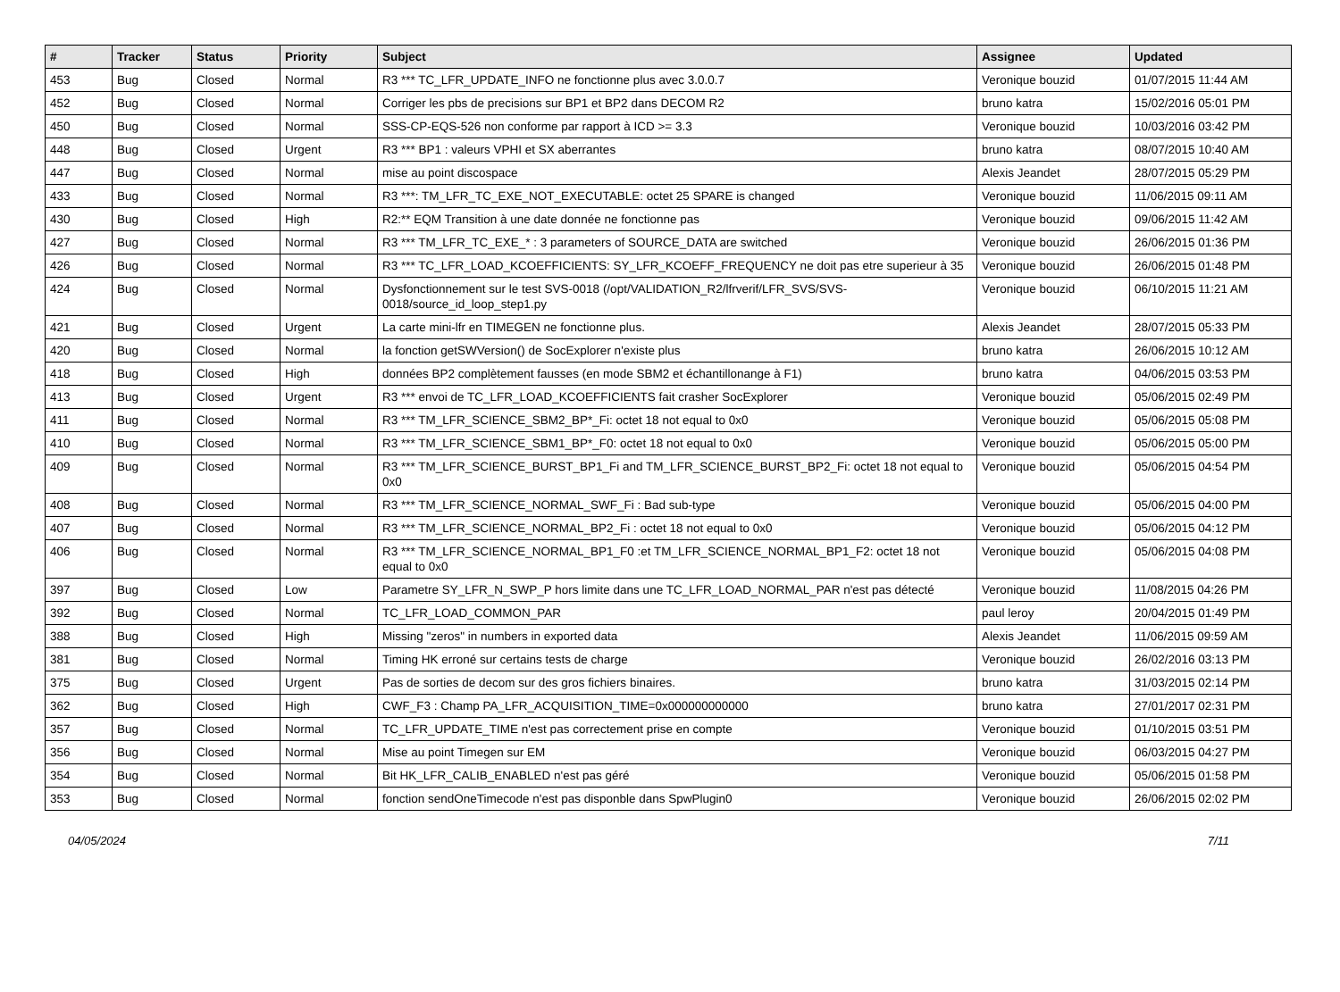| # | Tracker | Status | Priority | Subject | Assignee | Updated |
| --- | --- | --- | --- | --- | --- | --- |
| 453 | Bug | Closed | Normal | R3 *** TC_LFR_UPDATE_INFO ne fonctionne plus avec 3.0.0.7 | Veronique bouzid | 01/07/2015 11:44 AM |
| 452 | Bug | Closed | Normal | Corriger les pbs de precisions sur BP1 et BP2 dans DECOM R2 | bruno katra | 15/02/2016 05:01 PM |
| 450 | Bug | Closed | Normal | SSS-CP-EQS-526 non conforme par rapport à ICD >= 3.3 | Veronique bouzid | 10/03/2016 03:42 PM |
| 448 | Bug | Closed | Urgent | R3 *** BP1 : valeurs VPHI et SX aberrantes | bruno katra | 08/07/2015 10:40 AM |
| 447 | Bug | Closed | Normal | mise au point discospace | Alexis Jeandet | 28/07/2015 05:29 PM |
| 433 | Bug | Closed | Normal | R3 ***: TM_LFR_TC_EXE_NOT_EXECUTABLE: octet 25 SPARE is changed | Veronique bouzid | 11/06/2015 09:11 AM |
| 430 | Bug | Closed | High | R2:** EQM Transition à une date donnée ne fonctionne pas | Veronique bouzid | 09/06/2015 11:42 AM |
| 427 | Bug | Closed | Normal | R3 *** TM_LFR_TC_EXE_* : 3 parameters of SOURCE_DATA are switched | Veronique bouzid | 26/06/2015 01:36 PM |
| 426 | Bug | Closed | Normal | R3 *** TC_LFR_LOAD_KCOEFFICIENTS: SY_LFR_KCOEFF_FREQUENCY ne doit pas etre superieur à 35 | Veronique bouzid | 26/06/2015 01:48 PM |
| 424 | Bug | Closed | Normal | Dysfonctionnement sur le test SVS-0018 (/opt/VALIDATION_R2/lfrverif/LFR_SVS/SVS-0018/source_id_loop_step1.py | Veronique bouzid | 06/10/2015 11:21 AM |
| 421 | Bug | Closed | Urgent | La carte mini-lfr en TIMEGEN ne fonctionne plus. | Alexis Jeandet | 28/07/2015 05:33 PM |
| 420 | Bug | Closed | Normal | la fonction getSWVersion() de SocExplorer n'existe plus | bruno katra | 26/06/2015 10:12 AM |
| 418 | Bug | Closed | High | données BP2 complètement fausses (en mode SBM2 et échantillonange à F1) | bruno katra | 04/06/2015 03:53 PM |
| 413 | Bug | Closed | Urgent | R3 *** envoi de TC_LFR_LOAD_KCOEFFICIENTS fait crasher SocExplorer | Veronique bouzid | 05/06/2015 02:49 PM |
| 411 | Bug | Closed | Normal | R3 *** TM_LFR_SCIENCE_SBM2_BP*_Fi: octet 18 not equal to 0x0 | Veronique bouzid | 05/06/2015 05:08 PM |
| 410 | Bug | Closed | Normal | R3 *** TM_LFR_SCIENCE_SBM1_BP*_F0: octet 18 not equal to 0x0 | Veronique bouzid | 05/06/2015 05:00 PM |
| 409 | Bug | Closed | Normal | R3 *** TM_LFR_SCIENCE_BURST_BP1_Fi and TM_LFR_SCIENCE_BURST_BP2_Fi: octet 18 not equal to 0x0 | Veronique bouzid | 05/06/2015 04:54 PM |
| 408 | Bug | Closed | Normal | R3 *** TM_LFR_SCIENCE_NORMAL_SWF_Fi : Bad sub-type | Veronique bouzid | 05/06/2015 04:00 PM |
| 407 | Bug | Closed | Normal | R3 *** TM_LFR_SCIENCE_NORMAL_BP2_Fi : octet 18 not equal to 0x0 | Veronique bouzid | 05/06/2015 04:12 PM |
| 406 | Bug | Closed | Normal | R3 *** TM_LFR_SCIENCE_NORMAL_BP1_F0 :et TM_LFR_SCIENCE_NORMAL_BP1_F2: octet 18 not equal to 0x0 | Veronique bouzid | 05/06/2015 04:08 PM |
| 397 | Bug | Closed | Low | Parametre SY_LFR_N_SWP_P hors limite dans une TC_LFR_LOAD_NORMAL_PAR n'est pas détecté | Veronique bouzid | 11/08/2015 04:26 PM |
| 392 | Bug | Closed | Normal | TC_LFR_LOAD_COMMON_PAR | paul leroy | 20/04/2015 01:49 PM |
| 388 | Bug | Closed | High | Missing "zeros" in numbers in exported data | Alexis Jeandet | 11/06/2015 09:59 AM |
| 381 | Bug | Closed | Normal | Timing HK erroné sur certains tests de charge | Veronique bouzid | 26/02/2016 03:13 PM |
| 375 | Bug | Closed | Urgent | Pas de sorties de decom sur des gros fichiers binaires. | bruno katra | 31/03/2015 02:14 PM |
| 362 | Bug | Closed | High | CWF_F3 : Champ PA_LFR_ACQUISITION_TIME=0x000000000000 | bruno katra | 27/01/2017 02:31 PM |
| 357 | Bug | Closed | Normal | TC_LFR_UPDATE_TIME n'est pas correctement prise en compte | Veronique bouzid | 01/10/2015 03:51 PM |
| 356 | Bug | Closed | Normal | Mise au point Timegen sur EM | Veronique bouzid | 06/03/2015 04:27 PM |
| 354 | Bug | Closed | Normal | Bit HK_LFR_CALIB_ENABLED n'est pas géré | Veronique bouzid | 05/06/2015 01:58 PM |
| 353 | Bug | Closed | Normal | fonction sendOneTimecode n'est pas disponble dans SpwPlugin0 | Veronique bouzid | 26/06/2015 02:02 PM |
04/05/2024 7/11